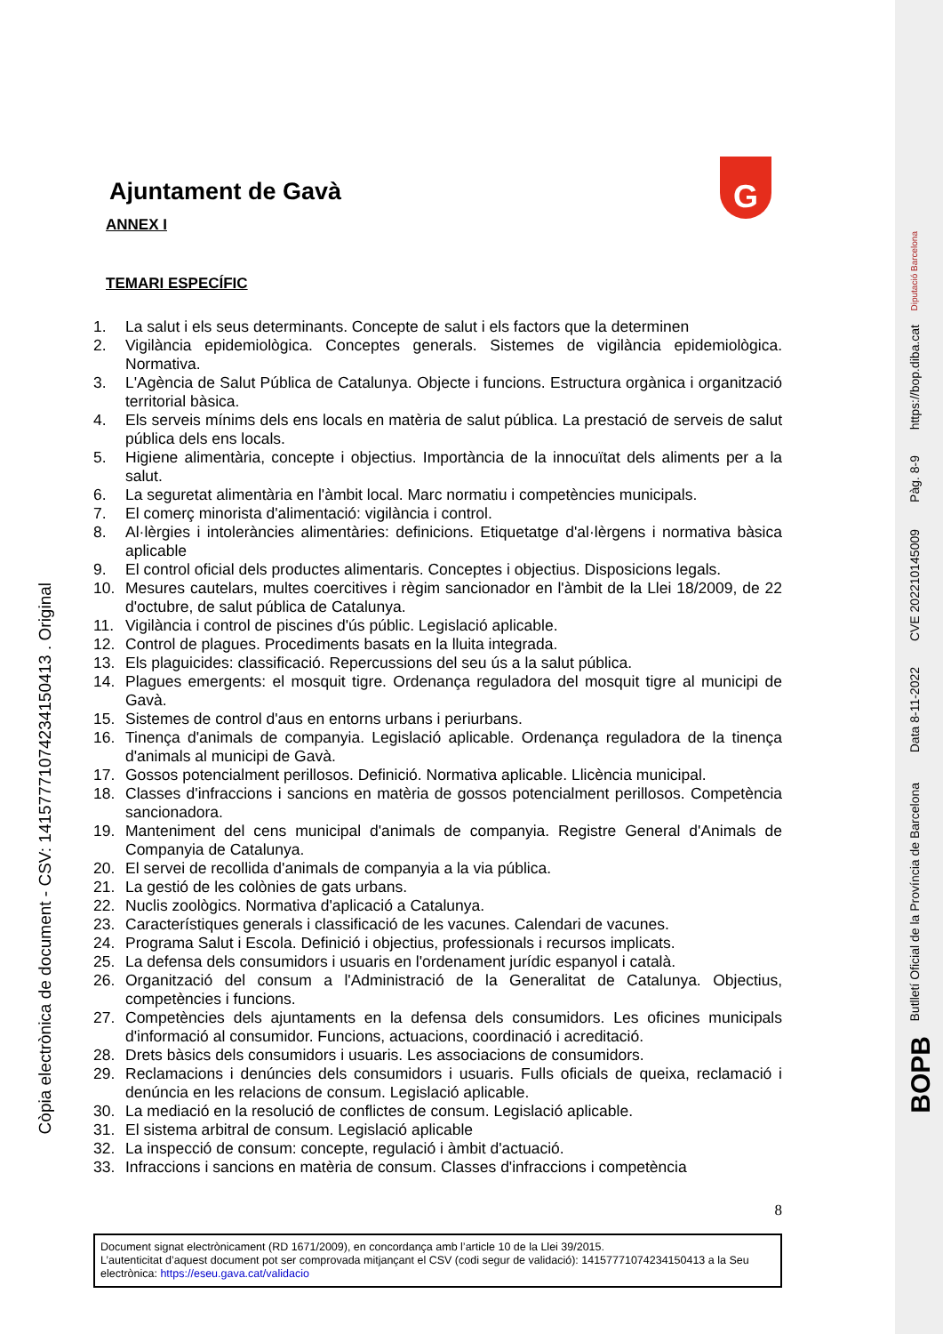G
Còpia electrònica de document - CSV: 14157771074234150413 . Original
Butlletí Oficial de la Província de Barcelona
BOPB
Data 8-11-2022
CVE 202210145009
Pàg. 8-9
https://bop.diba.cat
Diputació Barcelona
Ajuntament de Gavà
ANNEX I
TEMARI ESPECÍFIC
1. La salut i els seus determinants. Concepte de salut i els factors que la determinen
2. Vigilància epidemiològica. Conceptes generals. Sistemes de vigilància epidemiològica. Normativa.
3. L'Agència de Salut Pública de Catalunya. Objecte i funcions. Estructura orgànica i organització territorial bàsica.
4. Els serveis mínims dels ens locals en matèria de salut pública. La prestació de serveis de salut pública dels ens locals.
5. Higiene alimentària, concepte i objectius. Importància de la innocuïtat dels aliments per a la salut.
6. La seguretat alimentària en l'àmbit local. Marc normatiu i competències municipals.
7. El comerç minorista d'alimentació: vigilància i control.
8. Al·lèrgies i intoleràncies alimentàries: definicions. Etiquetatge d'al·lèrgens i normativa bàsica aplicable
9. El control oficial dels productes alimentaris. Conceptes i objectius. Disposicions legals.
10. Mesures cautelars, multes coercitives i règim sancionador en l'àmbit de la Llei 18/2009, de 22 d'octubre, de salut pública de Catalunya.
11. Vigilància i control de piscines d'ús públic. Legislació aplicable.
12. Control de plagues. Procediments basats en la lluita integrada.
13. Els plaguicides: classificació. Repercussions del seu ús a la salut pública.
14. Plagues emergents: el mosquit tigre. Ordenança reguladora del mosquit tigre al municipi de Gavà.
15. Sistemes de control d'aus en entorns urbans i periurbans.
16. Tinença d'animals de companyia. Legislació aplicable. Ordenança reguladora de la tinença d'animals al municipi de Gavà.
17. Gossos potencialment perillosos. Definició. Normativa aplicable. Llicència municipal.
18. Classes d'infraccions i sancions en matèria de gossos potencialment perillosos. Competència sancionadora.
19. Manteniment del cens municipal d'animals de companyia. Registre General d'Animals de Companyia de Catalunya.
20. El servei de recollida d'animals de companyia a la via pública.
21. La gestió de les colònies de gats urbans.
22. Nuclis zoològics. Normativa d'aplicació a Catalunya.
23. Característiques generals i classificació de les vacunes. Calendari de vacunes.
24. Programa Salut i Escola. Definició i objectius, professionals i recursos implicats.
25. La defensa dels consumidors i usuaris en l'ordenament jurídic espanyol i català.
26. Organització del consum a l'Administració de la Generalitat de Catalunya. Objectius, competències i funcions.
27. Competències dels ajuntaments en la defensa dels consumidors. Les oficines municipals d'informació al consumidor. Funcions, actuacions, coordinació i acreditació.
28. Drets bàsics dels consumidors i usuaris. Les associacions de consumidors.
29. Reclamacions i denúncies dels consumidors i usuaris. Fulls oficials de queixa, reclamació i denúncia en les relacions de consum. Legislació aplicable.
30. La mediació en la resolució de conflictes de consum. Legislació aplicable.
31. El sistema arbitral de consum. Legislació aplicable
32. La inspecció de consum: concepte, regulació i àmbit d'actuació.
33. Infraccions i sancions en matèria de consum. Classes d'infraccions i competència
8
Document signat electrònicament (RD 1671/2009), en concordança amb l’article 10 de la Llei 39/2015.
L’autenticitat d’aquest document pot ser comprovada mitjançant el CSV (codi segur de validació): 14157771074234150413 a la Seu electrònica: https://eseu.gava.cat/validacio